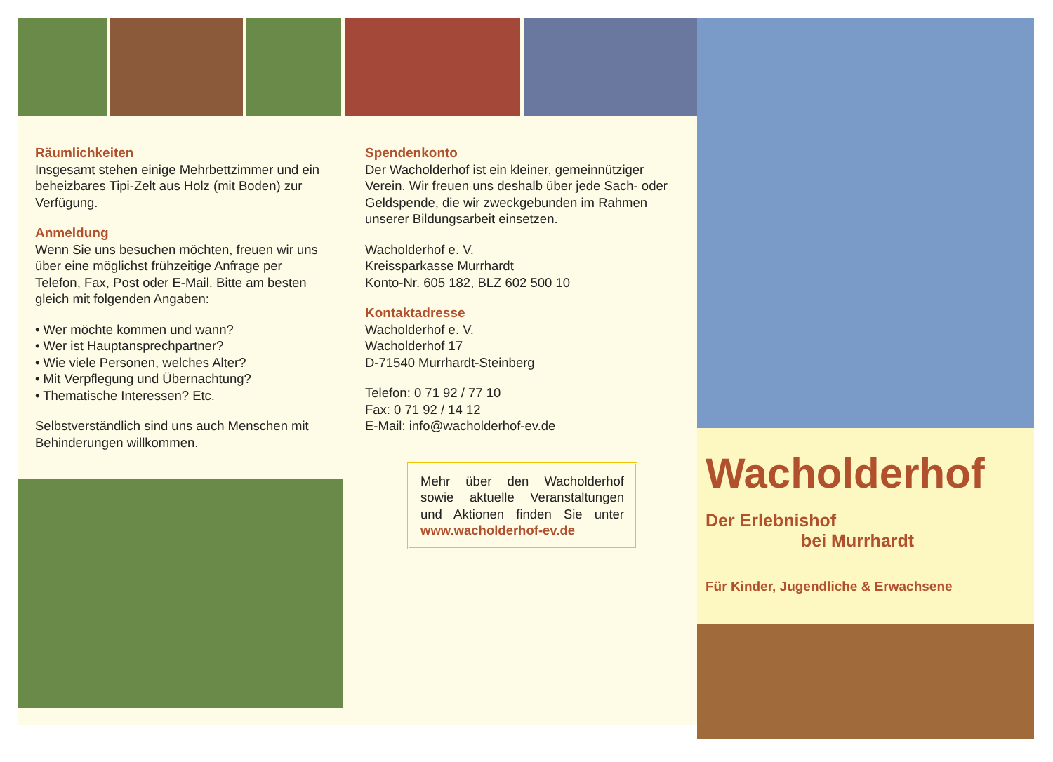Räumlichkeiten
Insgesamt stehen einige Mehrbettzimmer und ein beheizbares Tipi-Zelt aus Holz (mit Boden) zur Verfügung.
Anmeldung
Wenn Sie uns besuchen möchten, freuen wir uns über eine möglichst frühzeitige Anfrage per Telefon, Fax, Post oder E-Mail. Bitte am besten gleich mit folgenden Angaben:
• Wer möchte kommen und wann?
• Wer ist Hauptansprechpartner?
• Wie viele Personen, welches Alter?
• Mit Verpflegung und Übernachtung?
• Thematische Interessen? Etc.
Selbstverständlich sind uns auch Menschen mit Behinderungen willkommen.
Spendenkonto
Der Wacholderhof ist ein kleiner, gemeinnütziger Verein. Wir freuen uns deshalb über jede Sach- oder Geldspende, die wir zweckgebunden im Rahmen unserer Bildungsarbeit einsetzen.
Wacholderhof e. V.
Kreissparkasse Murrhardt
Konto-Nr. 605 182, BLZ 602 500 10
Kontaktadresse
Wacholderhof e. V.
Wacholderhof 17
D-71540 Murrhardt-Steinberg
Telefon: 0 71 92 / 77 10
Fax: 0 71 92 / 14 12
E-Mail: info@wacholderhof-ev.de
Mehr über den Wacholderhof sowie aktuelle Veranstaltungen und Aktionen finden Sie unter www.wacholderhof-ev.de
Wacholderhof
Der Erlebnishof
bei Murrhardt
Für Kinder, Jugendliche & Erwachsene